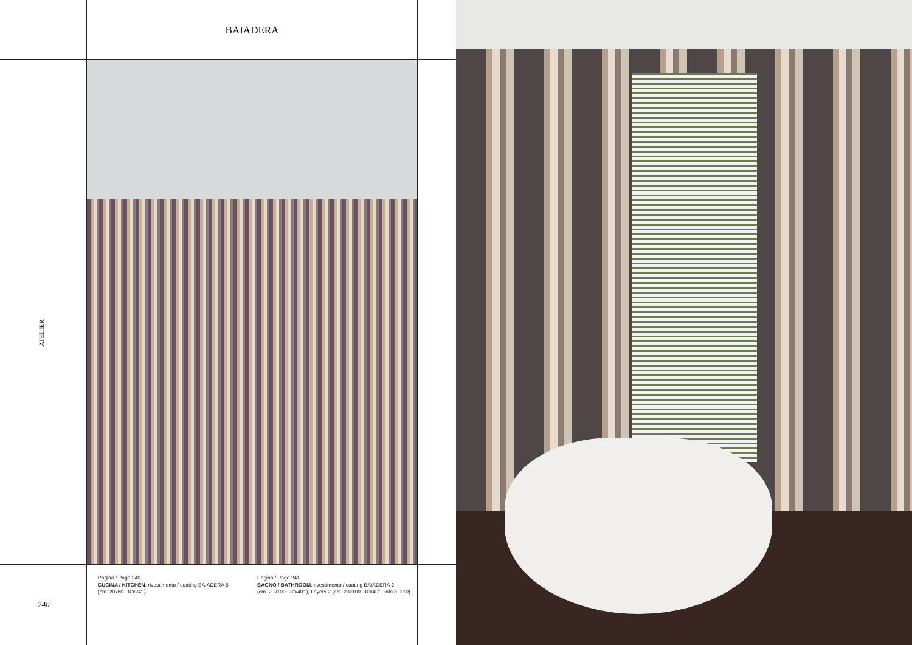BAIADERA
ATELIER
Pagina / Page 240
CUCINA / KITCHEN, rivestimento / coating BAIADERA 5
(cm. 20x60 - 8”x24” )
Pagina / Page 241
BAGNO / BATHROOM, rivestimento / coating BAIADERA 2
(cm. 20x100 - 8”x40” ), Layers 2 (cm. 20x100 - 8”x40” - info p. 310)
240